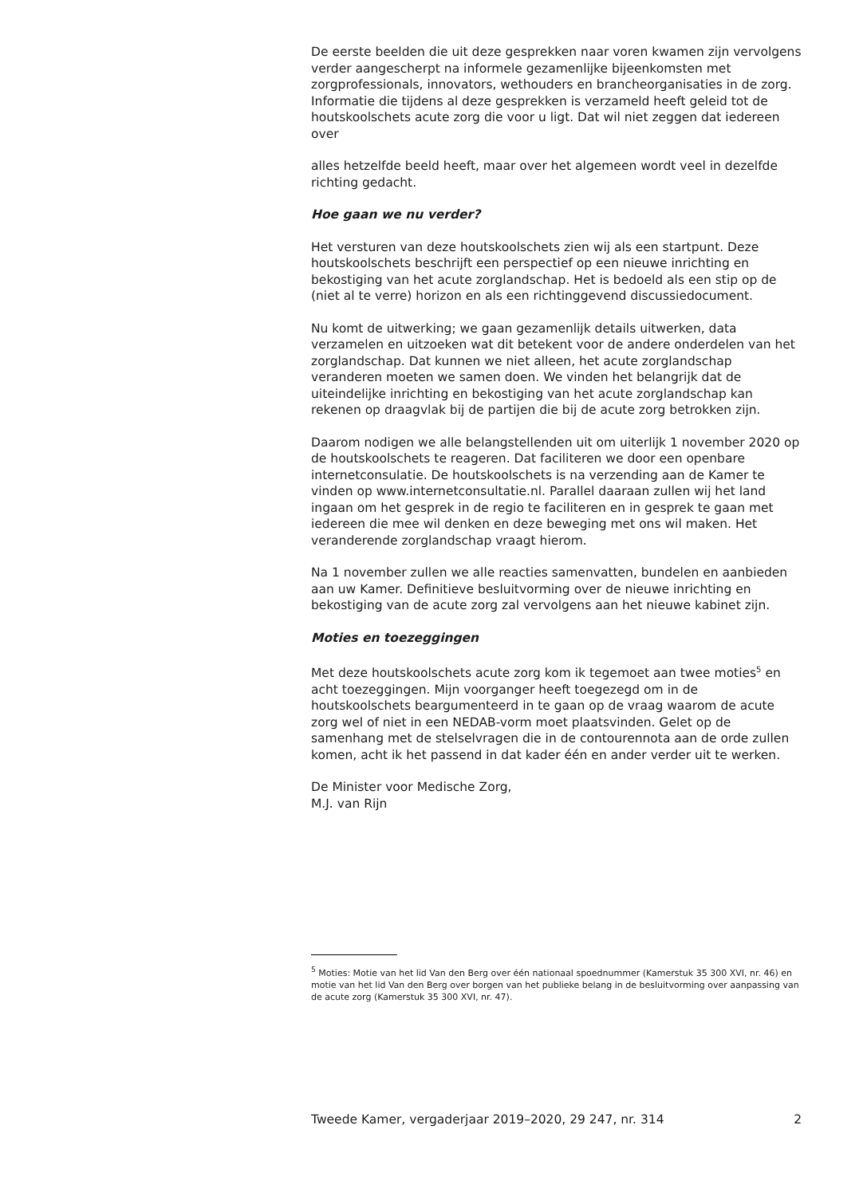De eerste beelden die uit deze gesprekken naar voren kwamen zijn vervolgens verder aangescherpt na informele gezamenlijke bijeenkomsten met zorgprofessionals, innovators, wethouders en brancheorganisaties in de zorg. Informatie die tijdens al deze gesprekken is verzameld heeft geleid tot de houtskoolschets acute zorg die voor u ligt. Dat wil niet zeggen dat iedereen over
alles hetzelfde beeld heeft, maar over het algemeen wordt veel in dezelfde richting gedacht.
Hoe gaan we nu verder?
Het versturen van deze houtskoolschets zien wij als een startpunt. Deze houtskoolschets beschrijft een perspectief op een nieuwe inrichting en bekostiging van het acute zorglandschap. Het is bedoeld als een stip op de (niet al te verre) horizon en als een richtinggevend discussiedocument.
Nu komt de uitwerking; we gaan gezamenlijk details uitwerken, data verzamelen en uitzoeken wat dit betekent voor de andere onderdelen van het zorglandschap. Dat kunnen we niet alleen, het acute zorglandschap veranderen moeten we samen doen. We vinden het belangrijk dat de uiteindelijke inrichting en bekostiging van het acute zorglandschap kan rekenen op draagvlak bij de partijen die bij de acute zorg betrokken zijn.
Daarom nodigen we alle belangstellenden uit om uiterlijk 1 november 2020 op de houtskoolschets te reageren. Dat faciliteren we door een openbare internetconsulatie. De houtskoolschets is na verzending aan de Kamer te vinden op www.internetconsultatie.nl. Parallel daaraan zullen wij het land ingaan om het gesprek in de regio te faciliteren en in gesprek te gaan met iedereen die mee wil denken en deze beweging met ons wil maken. Het veranderende zorglandschap vraagt hierom.
Na 1 november zullen we alle reacties samenvatten, bundelen en aanbieden aan uw Kamer. Definitieve besluitvorming over de nieuwe inrichting en bekostiging van de acute zorg zal vervolgens aan het nieuwe kabinet zijn.
Moties en toezeggingen
Met deze houtskoolschets acute zorg kom ik tegemoet aan twee moties<sup>5</sup> en acht toezeggingen. Mijn voorganger heeft toegezegd om in de houtskoolschets beargumenteerd in te gaan op de vraag waarom de acute zorg wel of niet in een NEDAB-vorm moet plaatsvinden. Gelet op de samenhang met de stelselvragen die in de contourennota aan de orde zullen komen, acht ik het passend in dat kader één en ander verder uit te werken.
De Minister voor Medische Zorg,
M.J. van Rijn
<sup>5</sup> Moties: Motie van het lid Van den Berg over één nationaal spoednummer (Kamerstuk 35 300 XVI, nr. 46) en motie van het lid Van den Berg over borgen van het publieke belang in de besluitvorming over aanpassing van de acute zorg (Kamerstuk 35 300 XVI, nr. 47).
Tweede Kamer, vergaderjaar 2019–2020, 29 247, nr. 314 2